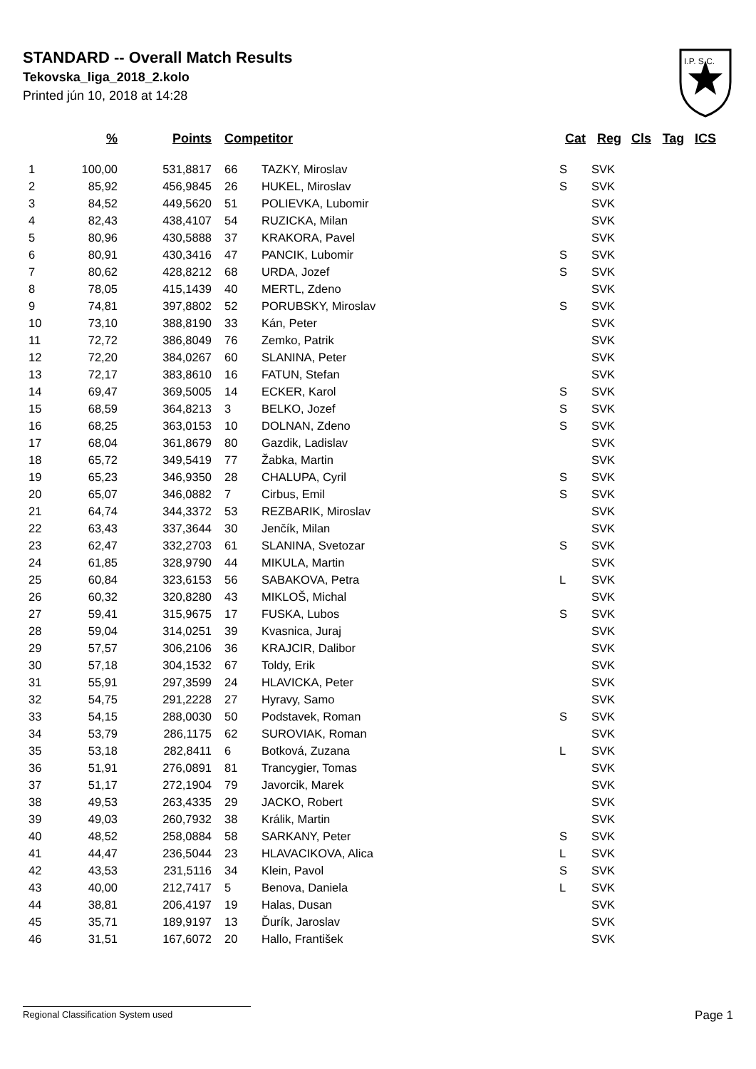STANDARD -- Overall Match Results
Tekovska_liga_2018_2.kolo
Printed jún 10, 2018 at 14:28
I.P. S.C.
| | % | Points | Competitor | | Cat | Reg | Cls | Tag | ICS |
| --- | --- | --- | --- | --- | --- | --- | --- | --- | --- |
| 1 | 100,00 | 531,8817 | 66 | TAZKY, Miroslav | S | SVK | | | |
| 2 | 85,92 | 456,9845 | 26 | HUKEL, Miroslav | S | SVK | | | |
| 3 | 84,52 | 449,5620 | 51 | POLIEVKA, Lubomir | | SVK | | | |
| 4 | 82,43 | 438,4107 | 54 | RUZICKA, Milan | | SVK | | | |
| 5 | 80,96 | 430,5888 | 37 | KRAKORA, Pavel | | SVK | | | |
| 6 | 80,91 | 430,3416 | 47 | PANCIK, Lubomir | S | SVK | | | |
| 7 | 80,62 | 428,8212 | 68 | URDA, Jozef | S | SVK | | | |
| 8 | 78,05 | 415,1439 | 40 | MERTL, Zdeno | | SVK | | | |
| 9 | 74,81 | 397,8802 | 52 | PORUBSKY, Miroslav | S | SVK | | | |
| 10 | 73,10 | 388,8190 | 33 | Kán, Peter | | SVK | | | |
| 11 | 72,72 | 386,8049 | 76 | Zemko, Patrik | | SVK | | | |
| 12 | 72,20 | 384,0267 | 60 | SLANINA, Peter | | SVK | | | |
| 13 | 72,17 | 383,8610 | 16 | FATUN, Stefan | | SVK | | | |
| 14 | 69,47 | 369,5005 | 14 | ECKER, Karol | S | SVK | | | |
| 15 | 68,59 | 364,8213 | 3 | BELKO, Jozef | S | SVK | | | |
| 16 | 68,25 | 363,0153 | 10 | DOLNAN, Zdeno | S | SVK | | | |
| 17 | 68,04 | 361,8679 | 80 | Gazdik, Ladislav | | SVK | | | |
| 18 | 65,72 | 349,5419 | 77 | Žabka, Martin | | SVK | | | |
| 19 | 65,23 | 346,9350 | 28 | CHALUPA, Cyril | S | SVK | | | |
| 20 | 65,07 | 346,0882 | 7 | Cirbus, Emil | S | SVK | | | |
| 21 | 64,74 | 344,3372 | 53 | REZBARIK, Miroslav | | SVK | | | |
| 22 | 63,43 | 337,3644 | 30 | Jenčík, Milan | | SVK | | | |
| 23 | 62,47 | 332,2703 | 61 | SLANINA, Svetozar | S | SVK | | | |
| 24 | 61,85 | 328,9790 | 44 | MIKULA, Martin | | SVK | | | |
| 25 | 60,84 | 323,6153 | 56 | SABAKOVA, Petra | L | SVK | | | |
| 26 | 60,32 | 320,8280 | 43 | MIKLOŠ, Michal | | SVK | | | |
| 27 | 59,41 | 315,9675 | 17 | FUSKA, Lubos | S | SVK | | | |
| 28 | 59,04 | 314,0251 | 39 | Kvasnica, Juraj | | SVK | | | |
| 29 | 57,57 | 306,2106 | 36 | KRAJCIR, Dalibor | | SVK | | | |
| 30 | 57,18 | 304,1532 | 67 | Toldy, Erik | | SVK | | | |
| 31 | 55,91 | 297,3599 | 24 | HLAVICKA, Peter | | SVK | | | |
| 32 | 54,75 | 291,2228 | 27 | Hyravy, Samo | | SVK | | | |
| 33 | 54,15 | 288,0030 | 50 | Podstavek, Roman | S | SVK | | | |
| 34 | 53,79 | 286,1175 | 62 | SUROVIAK, Roman | | SVK | | | |
| 35 | 53,18 | 282,8411 | 6 | Botková, Zuzana | L | SVK | | | |
| 36 | 51,91 | 276,0891 | 81 | Trancygier, Tomas | | SVK | | | |
| 37 | 51,17 | 272,1904 | 79 | Javorcik, Marek | | SVK | | | |
| 38 | 49,53 | 263,4335 | 29 | JACKO, Robert | | SVK | | | |
| 39 | 49,03 | 260,7932 | 38 | Králik, Martin | | SVK | | | |
| 40 | 48,52 | 258,0884 | 58 | SARKANY, Peter | S | SVK | | | |
| 41 | 44,47 | 236,5044 | 23 | HLAVACIKOVA, Alica | L | SVK | | | |
| 42 | 43,53 | 231,5116 | 34 | Klein, Pavol | S | SVK | | | |
| 43 | 40,00 | 212,7417 | 5 | Benova, Daniela | L | SVK | | | |
| 44 | 38,81 | 206,4197 | 19 | Halas, Dusan | | SVK | | | |
| 45 | 35,71 | 189,9197 | 13 | Ďurík, Jaroslav | | SVK | | | |
| 46 | 31,51 | 167,6072 | 20 | Hallo, František | | SVK | | | |
Regional Classification System used Page 1